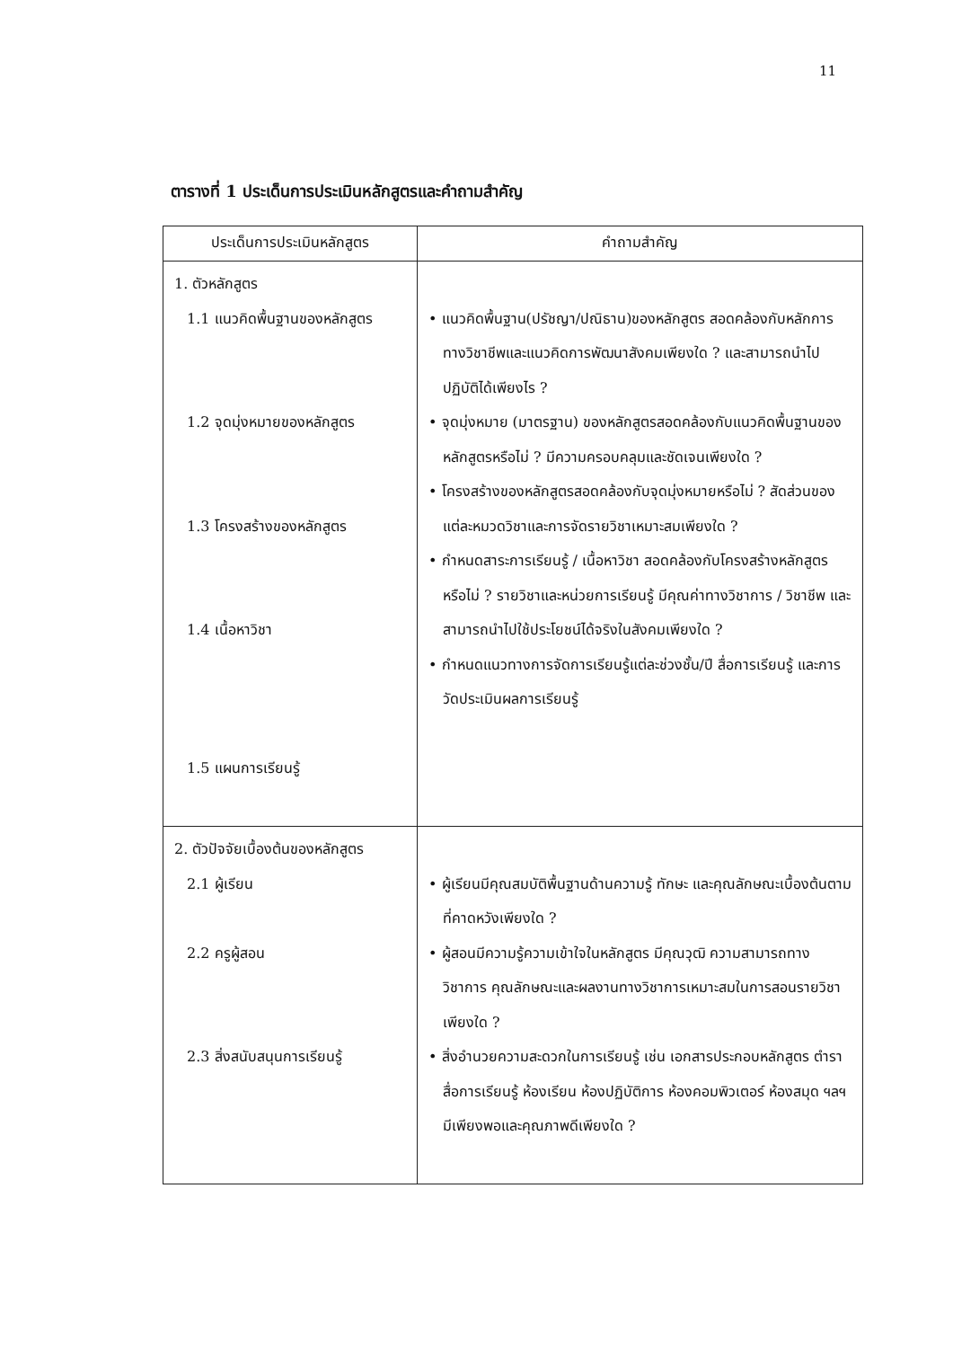11
ตารางที่ 1 ประเด็นการประเมินหลักสูตรและคำถามสำคัญ
| ประเด็นการประเมินหลักสูตร | คำถามสำคัญ |
| --- | --- |
| 1. ตัวหลักสูตร 1.1 แนวคิดพื้นฐานของหลักสูตร 1.2 จุดมุ่งหมายของหลักสูตร 1.3 โครงสร้างของหลักสูตร 1.4 เนื้อหาวิชา 1.5 แผนการเรียนรู้ | • แนวคิดพื้นฐาน(ปรัชญา/ปณิธาน)ของหลักสูตร สอดคล้องกับหลักการทางวิชาชีพและแนวคิดการพัฒนาสังคมเพียงใด ? และสามารถนำไปปฏิบัติได้เพียงไร ? • จุดมุ่งหมาย (มาตรฐาน) ของหลักสูตรสอดคล้องกับแนวคิดพื้นฐานของหลักสูตรหรือไม่ ? มีความครอบคลุมและชัดเจนเพียงใด ? • โครงสร้างของหลักสูตรสอดคล้องกับจุดมุ่งหมายหรือไม่ ? สัดส่วนของแต่ละหมวดวิชาและการจัดรายวิชาเหมาะสมเพียงใด ? • กำหนดสาระการเรียนรู้ / เนื้อหาวิชา สอดคล้องกับโครงสร้างหลักสูตรหรือไม่ ? รายวิชาและหน่วยการเรียนรู้ มีคุณค่าทางวิชาการ / วิชาชีพ และสามารถนำไปใช้ประโยชน์ได้จริงในสังคมเพียงใด ? • กำหนดแนวทางการจัดการเรียนรู้แต่ละช่วงชั้น/ปี สื่อการเรียนรู้ และการวัดประเมินผลการเรียนรู้ |
| 2. ตัวปัจจัยเบื้องต้นของหลักสูตร 2.1 ผู้เรียน 2.2 ครูผู้สอน 2.3 สิ่งสนับสนุนการเรียนรู้ | • ผู้เรียนมีคุณสมบัติพื้นฐานด้านความรู้ ทักษะ และคุณลักษณะเบื้องต้นตามที่คาดหวังเพียงใด ? • ผู้สอนมีความรู้ความเข้าใจในหลักสูตร มีคุณวุฒิ ความสามารถทางวิชาการ คุณลักษณะและผลงานทางวิชาการเหมาะสมในการสอนรายวิชาเพียงใด ? • สิ่งอำนวยความสะดวกในการเรียนรู้ เช่น เอกสารประกอบหลักสูตร ตำรา สื่อการเรียนรู้ ห้องเรียน ห้องปฏิบัติการ ห้องคอมพิวเตอร์ ห้องสมุด ฯลฯ มีเพียงพอและคุณภาพดีเพียงใด ? |